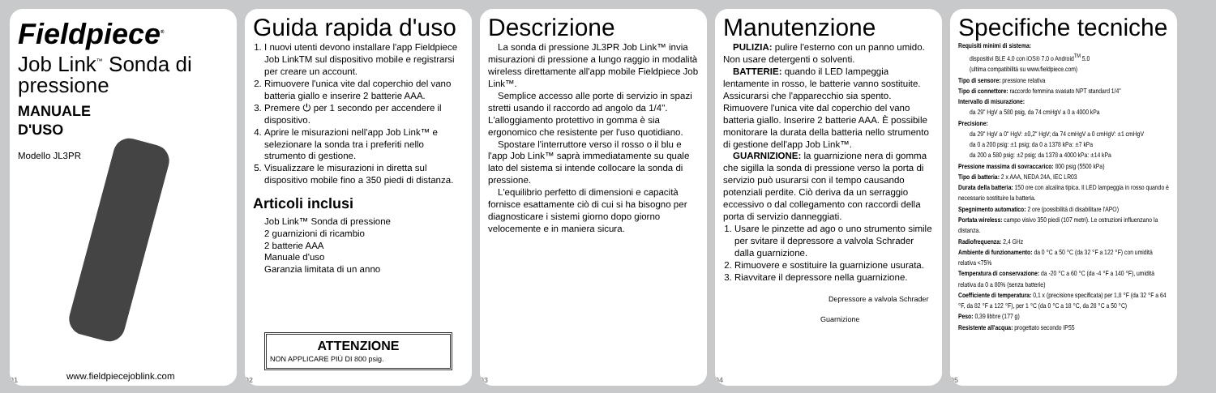Fieldpiece<sup>®</sup>
Job Link<sup>™</sup> Sonda di pressione
MANUALE
D'USO
Modello JL3PR
www.fieldpiecejoblink.com
01
Guida rapida d'uso
1. I nuovi utenti devono installare l'app Fieldpiece Job LinkTM sul dispositivo mobile e registrarsi per creare un account.
2. Rimuovere l'unica vite dal coperchio del vano batteria giallo e inserire 2 batterie AAA.
3. Premere ⏻ per 1 secondo per accendere il dispositivo.
4. Aprire le misurazioni nell'app Job Link™ e selezionare la sonda tra i preferiti nello strumento di gestione.
5. Visualizzare le misurazioni in diretta sul dispositivo mobile fino a 350 piedi di distanza.
Articoli inclusi
Job Link™ Sonda di pressione
2 guarnizioni di ricambio
2 batterie AAA
Manuale d'uso
Garanzia limitata di un anno
ATTENZIONE
NON APPLICARE PIÙ DI 800 psig.
02
Descrizione
La sonda di pressione JL3PR Job Link™ invia misurazioni di pressione a lungo raggio in modalità wireless direttamente all'app mobile Fieldpiece Job Link™.
Semplice accesso alle porte di servizio in spazi stretti usando il raccordo ad angolo da 1/4". L'alloggiamento protettivo in gomma è sia ergonomico che resistente per l'uso quotidiano.
Spostare l'interruttore verso il rosso o il blu e l'app Job Link™ saprà immediatamente su quale lato del sistema si intende collocare la sonda di pressione.
L'equilibrio perfetto di dimensioni e capacità fornisce esattamente ciò di cui si ha bisogno per diagnosticare i sistemi giorno dopo giorno velocemente e in maniera sicura.
03
Manutenzione
PULIZIA: pulire l'esterno con un panno umido. Non usare detergenti o solventi.
BATTERIE: quando il LED lampeggia lentamente in rosso, le batterie vanno sostituite. Assicurarsi che l'apparecchio sia spento. Rimuovere l'unica vite dal coperchio del vano batteria giallo. Inserire 2 batterie AAA. È possibile monitorare la durata della batteria nello strumento di gestione dell'app Job Link™.
GUARNIZIONE: la guarnizione nera di gomma che sigilla la sonda di pressione verso la porta di servizio può usurarsi con il tempo causando potenziali perdite. Ciò deriva da un serraggio eccessivo o dal collegamento con raccordi della porta di servizio danneggiati.
1. Usare le pinzette ad ago o uno strumento simile per svitare il depressore a valvola Schrader dalla guarnizione.
2. Rimuovere e sostituire la guarnizione usurata.
3. Riavvitare il depressore nella guarnizione.
Depressore a valvola Schrader
Guarnizione
04
Specifiche tecniche
Requisiti minimi di sistema:
dispositivi BLE 4.0 con iOS® 7.0 o Android<sup>TM</sup> 5.0
(ultima compatibilità su www.fieldpiece.com)
Tipo di sensore: pressione relativa
Tipo di connettore: raccordo femmina svasato NPT standard 1/4"
Intervallo di misurazione:
da 29" HgV a 580 psig, da 74 cmHgV a 0 a 4000 kPa
Precisione:
da 29" HgV a 0" HgV: ±0,2" HgV; da 74 cmHgV a 0 cmHgV: ±1 cmHgV
da 0 a 200 psig: ±1 psig; da 0 a 1378 kPa: ±7 kPa
da 200 a 580 psig: ±2 psig; da 1378 a 4000 kPa: ±14 kPa
Pressione massima di sovraccarico: 800 psig (5500 kPa)
Tipo di batteria: 2 x AAA, NEDA 24A, IEC LR03
Durata della batteria: 150 ore con alcalina tipica. Il LED lampeggia in rosso quando è necessario sostituire la batteria.
Spegnimento automatico: 2 ore (possibilità di disabilitare l'APO)
Portata wireless: campo visivo 350 piedi (107 metri). Le ostruzioni influenzano la distanza.
Radiofrequenza: 2,4 GHz
Ambiente di funzionamento: da 0 °C a 50 °C (da 32 °F a 122 °F) con umidità relativa <75%
Temperatura di conservazione: da -20 °C a 60 °C (da -4 °F a 140 °F), umidità relativa da 0 a 80% (senza batterie)
Coefficiente di temperatura: 0,1 x (precisione specificata) per 1,8 °F (da 32 °F a 64 °F, da 82 °F a 122 °F), per 1 °C (da 0 °C a 18 °C, da 28 °C a 50 °C)
Peso: 0,39 libbre (177 g)
Resistente all'acqua: progettato secondo IP55
05